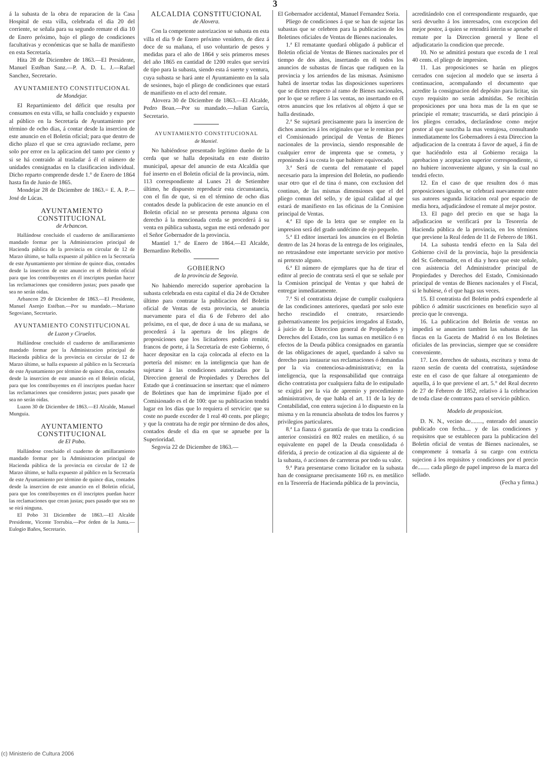3
á la subasta de la obra de reparacion de la Casa Hospital de esta villa, celebrada el dia 20 del corriente, se señala para su segundo remate el dia 10 de Enero próximo, bajo el pliego de condiciones facultativas y económicas que se halla de manifiesto en esta Secretaría.
Hita 28 de Diciembre de 1863.—El Presidente, Manuel Estéban Sanz.—P. A. D. L. J.—Rafael Sanchez, Secretario.
AYUNTAMIENTO CONSTITUCIONAL
de Mondejar.
El Repartimiento del déficit que resulta por consumos en esta villa, se halla concluido y expuesto al público en la Secretaría de Ayuntamiento por término de ocho dias, á contar desde la insercion de este anuncio en el Boletin oficial; para que dentro de dicho plazo el que se crea agraviado reclame, pero solo por error en la aplicacion del tanto por ciento y si se há contraido al trasladar á él el número de unidades consignadas en la clasificacion individual. Dicho reparto comprende desde 1.° de Enero de 1864 hasta fin de Junio de 1865.
Mondejar 28 de Diciembre de 1863.= E. A. P.—José de Lúcas.
AYUNTAMIENTO CONSTITUCIONAL
de Arbancon.
Hallándose concluido el cuaderno de amillaramiento mandado formar por la Administracion principal de Hacienda pública de la provincia en circular de 12 de Marzo último, se halla expuesto al público en la Secretaría de este Ayuntamiento por término de quince dias, contados desde la insercion de este anuncio en el Boletin oficial para que los contribuyentes en él inscriptos puedan hacer las reclamaciones que consideren justas; pues pasado que sea no serán oidas.
Arbancon 29 de Diciembre de 1863.—El Presidente, Manuel Asenjo Estéban.—Por su mandado.—Mariano Segoviano, Secretario.
AYUNTAMIENTO CONSTITUCIONAL
de Luzon y Ciruelos.
Hallándose concluido el cuaderno de amillaramiento mandado formar por la Administracion principal de Hacienda pública de la provincia en circular de 12 de Marzo último, se halla expuesto al público en la Secretaría de este Ayuntamiento por término de quince dias, contados desde la insercion de este anuncio en el Boletin oficial, para que los contribuyentes en él inscriptos puedan hacer las reclamaciones que consideren justas; pues pasado que sea no serán oidas.
Luzon 30 de Diciembre de 1863.—El Alcalde, Manuel Munguia.
AYUNTAMIENTO CONSTITUCIONAL
de El Pobo.
Hallándose concluido el cuaderno de amillaramiento mandado formar por la Administracion principal de Hacienda pública de la provincia en circular de 12 de Marzo último, se halla expuesto al público en la Secretaría de este Ayuntamiento por término de quince dias, contados desde la insercion de este anuncio en el Boletin oficial, para que los contribuyentes en él inscriptos puedan hacer las reclamaciones que crean justas; pues pasado que sea no se oirá ninguna.
El Pobo 31 Diciembre de 1863.—El Alcalde Presidente, Vicente Torrubia.—Por órden de la Junta.—Eulogio Baños, Secretario.
ALCALDIA CONSTITUCIONAL
de Alovera.
Con la competente autorizacion se subasta en esta villa el dia 9 de Enero próximo venidero, de diez á doce de su mañana, el uso voluntario de pesos y medidas para el año de 1864 y seis primeros meses del año 1865 en cantidad de 1200 reales que servirá de tipo para la subasta, siendo esta á suerte y ventura, cuya subasta se hará ante el Ayuntamiento en la sala de sesiones, bajo el pliego de condiciones que estará de manifiesto en el acto del remate.
Alovera 30 de Diciembre de 1863.—El Alcalde, Pedro Boan.—Por su mandado.—Julian García, Secretario.
AYUNTAMIENTO CONSTITUCIONAL
de Mantiel.
No habiéndose presentado legítimo dueño de la cerda que se halla depositada en este distrito municipal, apesar del anuncio de esta Alcaldía que fué inserto en el Boletin oficial de la provincia, núm. 113 correspondiente al Lunes 21 de Setiembre último, he dispuesto reproducir esta circunstancia, con el fin de que, si en el término de ocho dias contados desde la publicacion de este anuncio en el Boletin oficial no se presenta persona alguna con derecho á la mencionada cerda se procederá á su venta en pública subasta, segun me está ordenado por el Señor Gobernador de la provincia.
Mantiel 1.° de Enero de 1864.—El Alcalde, Bernardino Rebollo.
GOBIERNO
de la provincia de Segovia.
No habiendo merecido superior aprobacion la subasta celebrada en esta capital el dia 24 de Octubre último para contratar la publicacion del Boletin oficial de Ventas de esta provincia, se anuncia nuevamente para el dia 6 de Febrero del año próximo, en el que, de doce á una de su mañana, se procederá á la apertura de los pliegos de proposiciones que los licitadores podrán remitir, francos de porte, á la Secretaría de este Gobierno, ó hacer depositar en la caja colocada al efecto en la portería del mismo: en la inteligencia que han de sujetarse á las condiciones autorizadas por la Direccion general de Propiedades y Derechos del Estado que á continuacion se insertan: que el número de Boletines que han de imprimirse fijado por el Comisionado es el de 100: que su publicacion tendrá lugar en los dias que lo requiera el servicio: que su coste no puede exceder de 1 real 40 cents. por pliego; y que la contrata ha de regir por término de dos años, contados desde el dia en que se apruebe por la Superioridad.
Segovia 22 de Diciembre de 1863.—
El Gobernador accidental, Manuel Fernandez Soria.
Pliego de condiciones á que se han de sujetar las subastas que se celebren para la publicacion de los Boletines oficiales de Ventas de Bienes nacionales.
1.ª El rematante quedará obligado á publicar el Boletin oficial de Ventas de Bienes nacionales por el tiempo de dos años, insertando en él todos los anuncios de subastas de fincas que radiquen en la provincia y los arriendos de las mismas. Asimismo habrá de insertar todas las disposiciones superiores que se dicten respecto al ramo de Bienes nacionales, por lo que se refiere á las ventas, no insertando en él otros anuncios que los relativos al objeto á que se halla destinado.
2.ª Se sujetará precisamente para la insercion de dichos anuncios á los originales que se le remitan por el Comisionado principal de Ventas de Bienes nacionales de la provincia, siendo responsable de cualquier error de imprenta que se cometa, y reponiendo á su costa lo que hubiere equivocado.
3.ª Será de cuenta del rematante el papel necesario para la impresion del Boletin, no pudiendo usar otro que el de tina ó mano, con exclusion del continuo, de las mismas dimensiones que el del pliego comun del sello, y de igual calidad al que estará de manifiesto en las oficinas de la Comision principal de Ventas.
4.ª El tipo de la letra que se emplee en la impresion será del grado undécimo de ojo pequeño.
5.ª El editor insertará los anuncios en el Boletin dentro de las 24 horas de la entrega de los originales, no retrasándose este importante servicio por motivo ni pretexto alguno.
6.ª El número de ejemplares que ha de tirar el editor al precio de contrata será el que se señale por la Comision principal de Ventas y que habrá de entregar inmediatamente.
7.ª Si el contratista dejase de cumplir cualquiera de las condiciones anteriores, quedará por solo este hecho rescindido el contrato, resarciendo gubernativamente los perjuicios irrogados al Estado, á juicio de la Direccion general de Propiedades y Derechos del Estado, con las sumas en metálico ó en efectos de la Deuda pública consignados en garantía de las obligaciones de aquel, quedando á salvo su derecho para instaurar sus reclamaciones ó demandas por la via contenciosa-administrativa; en la inteligencia, que la responsabilidad que contraiga dicho contratista por cualquiera falta de lo estipulado se exigirá por la via de apremio y procedimiento administrativo, de que habla el art. 11 de la ley de Contabilidad, con entera sujecion á lo dispuesto en la misma y en la renuncia absoluta de todos los fueros y privilegios particulares.
8.ª La fianza ó garantía de que trata la condicion anterior consistirá en 802 reales en metálico, ó su equivalente en papel de la Deuda consolidada ó diferida, á precio de cotizacion al dia siguiente al de la subasta, ó acciones de carreteras por todo su valor.
9.ª Para presentarse como licitador en la subasta han de consignarse precisamente 160 rs. en metálico en la Tesorería de Hacienda pública de la provincia,
acreditándolo con el correspondiente resguardo, que será devuelto á los interesados, con excepcion del mejor postor, á quien se retendrá ínterin se apruebe el remate por la Direccion general y llene el adjudicatario la condicion que precede.
10. No se admitirá postura que exceda de 1 real 40 cents. el pliego de impresion.
11. Las proposiciones se harán en pliegos cerrados con sujecion al modelo que se inserta á continuacion, acompañando el documento que acredite la consignacion del depósito para licitar, sin cuyo requisito no serán admitidas. Se recibirán proposiciones por una hora mas de la en que se principie el remate; trascurrida, se dará principio á los pliegos cerrados, declarándose como mejor postor al que suscriba la mas ventajosa, consultando inmediatamente los Gobernadores á esta Direccion la adjudicacion de la contrata á favor de aquel, á fin de que haciéndolo esta al Gobierno recaiga la aprobacion y aceptacion superior correspondiente, si no hubiere inconveniente alguno, y sin la cual no tendrá efecto.
12. En el caso de que resulten dos ó mas proposiciones iguales, se celebrará nuevamente entre sus autores segunda licitacion oral por espacio de media hora, adjudicándose el remate al mejor postor.
13. El pago del precio en que se haga la adjudicacion se verificará por la Tesorería de Hacienda pública de la provincia, en los términos que previene la Real órden de 11 de Febrero de 1861.
14. La subasta tendrá efecto en la Sala del Gobierno civil de la provincia, bajo la presidencia del Sr. Gobernador, en el dia y hora que este señale, con asistencia del Administrador principal de Propiedades y Derechos del Estado, Comisionado principal de ventas de Bienes nacionales y el Fiscal, si le hubiese, ó el que haga sus veces.
15. El contratista del Boletin podrá expenderle al público ó admitir suscriciones en beneficio suyo al precio que le convenga.
16. La publicacion del Boletin de ventas no impedirá se anuncien tambien las subastas de las fincas en la Gaceta de Madrid ó en los Boletines oficiales de las provincias, siempre que se considere conveniente.
17. Los derechos de subasta, escritura y toma de razon serán de cuenta del contratista, sujetándose este en el caso de que faltare al otorgamiento de aquella, á lo que previene el art. 5.° del Real decreto de 27 de Febrero de 1852, relativo á la celebracion de toda clase de contratos para el servicio público.
Modelo de proposicion.
D. N. N., vecino de........, enterado del anuncio publicado con fecha.... y de las condiciones y requisitos que se establecen para la publicacion del Boletin oficial de ventas de Bienes nacionales, se compromete á tomarla á su cargo con extricta sujecion á los requisitos y condiciones por el precio de........ cada pliego de papel impreso de la marca del sellado.
(Fecha y firma.)
(c) Ministerio de Cultura 2006